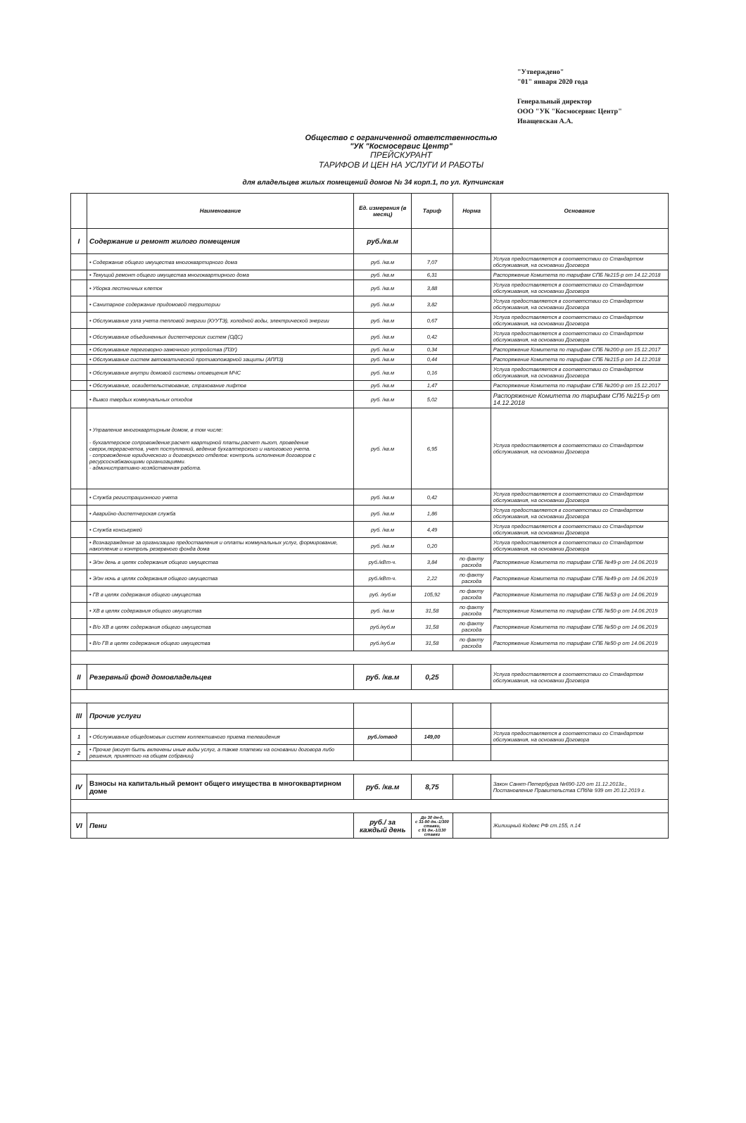"Утверждено"
"01" января 2020 года
Генеральный директор
ООО "УК "Космосервис Центр"
Иващевская А.А.
Общество с ограниченной ответственностью
"УК "Космосервис Центр"
ПРЕЙСКУРАНТ
ТАРИФОВ И ЦЕН НА УСЛУГИ И РАБОТЫ
для владельцев жилых помещений домов № 34 корп.1, по ул. Купчинская
| | Наименование | Ед. измерения (в месяц) | Тариф | Норма | Основание |
| --- | --- | --- | --- | --- | --- |
| I | Содержание и ремонт жилого помещения | руб./кв.м | | | |
| | • Содержание общего имущества многоквартирного дома | руб. /кв.м | 7,07 | | Услуга предоставляется в соответствии со Стандартом обслуживания, на основании Договора |
| | • Текущий ремонт общего имущества многоквартирного дома | руб. /кв.м | 6,31 | | Распоряжение Комитета по тарифам СПБ №215-р от 14.12.2018 |
| | • Уборка лестничных клеток | руб. /кв.м | 3,88 | | Услуга предоставляется в соответствии со Стандартом обслуживания, на основании Договора |
| | • Санитарное содержание придомовой территории | руб. /кв.м | 3,82 | | Услуга предоставляется в соответствии со Стандартом обслуживания, на основании Договора |
| | • Обслуживание узла учета тепловой энергии (КУУТЭ), холодной воды, электрической энергии | руб. /кв.м | 0,67 | | Услуга предоставляется в соответствии со Стандартом обслуживания, на основании Договора |
| | • Обслуживание объединенных диспетчерских систем (ОДС) | руб. /кв.м | 0,42 | | Услуга предоставляется в соответствии со Стандартом обслуживания, на основании Договора |
| | • Обслуживание переговорно-замочного устройства (ПЗУ) | руб. /кв.м | 0,34 | | Распоряжение Комитета по тарифам СПБ №200-р от 15.12.2017 |
| | • Обслуживание систем автоматической противопожарной защиты (АППЗ) | руб. /кв.м | 0,44 | | Распоряжение Комитета по тарифам СПБ №215-р от 14.12.2018 |
| | • Обслуживание внутри домовой системы оповещения МЧС | руб. /кв.м | 0,16 | | Услуга предоставляется в соответствии со Стандартом обслуживания, на основании Договора |
| | • Обслуживание, освидетельствование, страхование лифтов | руб. /кв.м | 1,47 | | Распоряжение Комитета по тарифам СПБ №200-р от 15.12.2017 |
| | • Вывоз твердых коммунальных отходов | руб. /кв.м | 5,02 | | Распоряжение Комитета по тарифам СПб №215-р от 14.12.2018 |
| | • Управление многоквартирным домом, в том числе: - бухгалтерское сопровождение:расчет квартирной платы,расчет льгот, проведение сверок,перерасчетов, учет поступлений, ведение бухгалтерского и налогового учета. - сопровождение юридического и договорного отделов: контроль исполнения договоров с ресурсоснабжающими организациями. - административно-хозяйственная работа. | руб. /кв.м | 6,95 | | Услуга предоставляется в соответствии со Стандартом обслуживания, на основании Договора |
| | • Служба регистрационного учета | руб. /кв.м | 0,42 | | Услуга предоставляется в соответствии со Стандартом обслуживания, на основании Договора |
| | • Аварийно-диспетчерская служба | руб. /кв.м | 1,86 | | Услуга предоставляется в соответствии со Стандартом обслуживания, на основании Договора |
| | • Служба консьержей | руб. /кв.м | 4,49 | | Услуга предоставляется в соответствии со Стандартом обслуживания, на основании Договора |
| | • Вознаграждение за организацию предоставления и оплаты коммунальных услуг, формирование, накопление и контроль резервного фонда дома | руб. /кв.м | 0,20 | | Услуга предоставляется в соответствии со Стандартом обслуживания, на основании Договора |
| | • Э/эн день в целях содержания общего имущества | руб./кВт-ч. | 3,84 | по факту расхода | Распоряжение Комитета по тарифам СПБ №49-р от 14.06.2019 |
| | • Э/эн ночь в целях содержания общего имущества | руб./кВт-ч. | 2,22 | по факту расхода | Распоряжение Комитета по тарифам СПБ №49-р от 14.06.2019 |
| | • ГВ в целях содержания общего имущества | руб. /куб.м | 105,92 | по факту расхода | Распоряжение Комитета по тарифам СПБ №53-р от 14.06.2019 |
| | • ХВ в целях содержания общего имущества | руб. /кв.м | 31,58 | по факту расхода | Распоряжение Комитета по тарифам СПБ №50-р от 14.06.2019 |
| | • В/о ХВ в целях содержания общего имущества | руб./куб.м | 31,58 | по факту расхода | Распоряжение Комитета по тарифам СПБ №50-р от 14.06.2019 |
| | • В/о ГВ в целях содержания общего имущества | руб./куб.м | 31,58 | по факту расхода | Распоряжение Комитета по тарифам СПБ №50-р от 14.06.2019 |
| II | Резервный фонд домовладельцев | руб. /кв.м | 0,25 | | Услуга предоставляется в соответствии со Стандартом обслуживания, на основании Договора |
| III | Прочие услуги | | | | |
| 1 | • Обслуживание общедомовых систем коллективного приема телевидения | руб./отвод | 149,00 | | Услуга предоставляется в соответствии со Стандартом обслуживания, на основании Договора |
| 2 | • Прочие (могут быть включены иные виды услуг, а также платежи на основании договора либо решения, принятого на общем собрании) | | | | |
| IV | Взносы на капитальный ремонт общего имущества в многоквартирном доме | руб. /кв.м | 8,75 | | Закон Санкт-Петербурга №690-120 от 11.12.2013г., Постановление Правительства СПб№ 939 от 20.12.2019 г. |
| VI | Пени | руб./ за каждый день | До 30 дн-0, с 31-90 дн.-1/300 ставки, с 91 дн.-1/130 ставки | | Жилищный Кодекс РФ ст.155, п.14 |